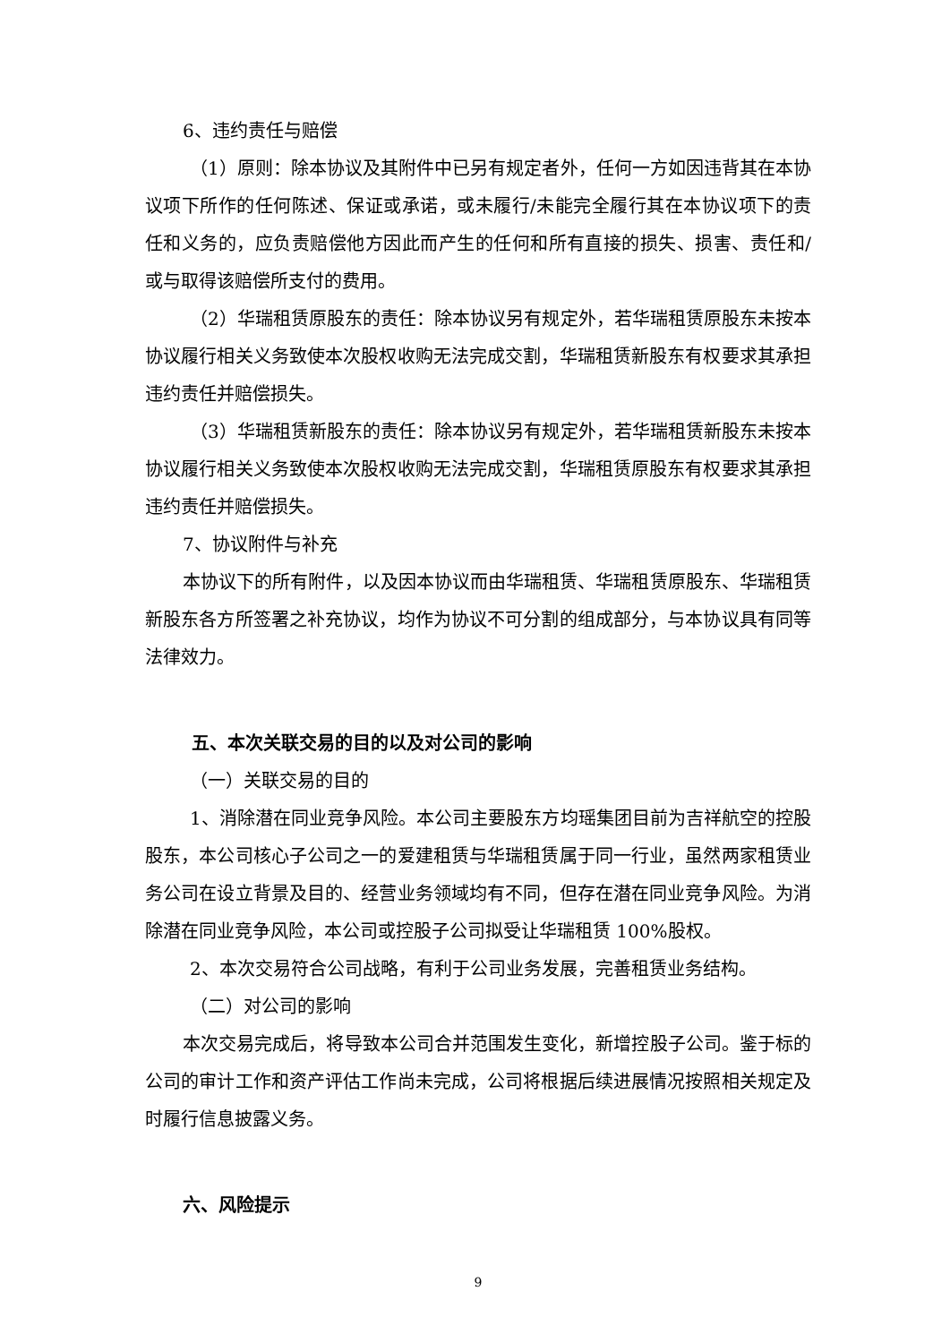6、违约责任与赔偿
（1）原则：除本协议及其附件中已另有规定者外，任何一方如因违背其在本协议项下所作的任何陈述、保证或承诺，或未履行/未能完全履行其在本协议项下的责任和义务的，应负责赔偿他方因此而产生的任何和所有直接的损失、损害、责任和/或与取得该赔偿所支付的费用。
（2）华瑞租赁原股东的责任：除本协议另有规定外，若华瑞租赁原股东未按本协议履行相关义务致使本次股权收购无法完成交割，华瑞租赁新股东有权要求其承担违约责任并赔偿损失。
（3）华瑞租赁新股东的责任：除本协议另有规定外，若华瑞租赁新股东未按本协议履行相关义务致使本次股权收购无法完成交割，华瑞租赁原股东有权要求其承担违约责任并赔偿损失。
7、协议附件与补充
本协议下的所有附件，以及因本协议而由华瑞租赁、华瑞租赁原股东、华瑞租赁新股东各方所签署之补充协议，均作为协议不可分割的组成部分，与本协议具有同等法律效力。
五、本次关联交易的目的以及对公司的影响
（一）关联交易的目的
1、消除潜在同业竞争风险。本公司主要股东方均瑶集团目前为吉祥航空的控股股东，本公司核心子公司之一的爱建租赁与华瑞租赁属于同一行业，虽然两家租赁业务公司在设立背景及目的、经营业务领域均有不同，但存在潜在同业竞争风险。为消除潜在同业竞争风险，本公司或控股子公司拟受让华瑞租赁 100%股权。
2、本次交易符合公司战略，有利于公司业务发展，完善租赁业务结构。
（二）对公司的影响
本次交易完成后，将导致本公司合并范围发生变化，新增控股子公司。鉴于标的公司的审计工作和资产评估工作尚未完成，公司将根据后续进展情况按照相关规定及时履行信息披露义务。
六、风险提示
9